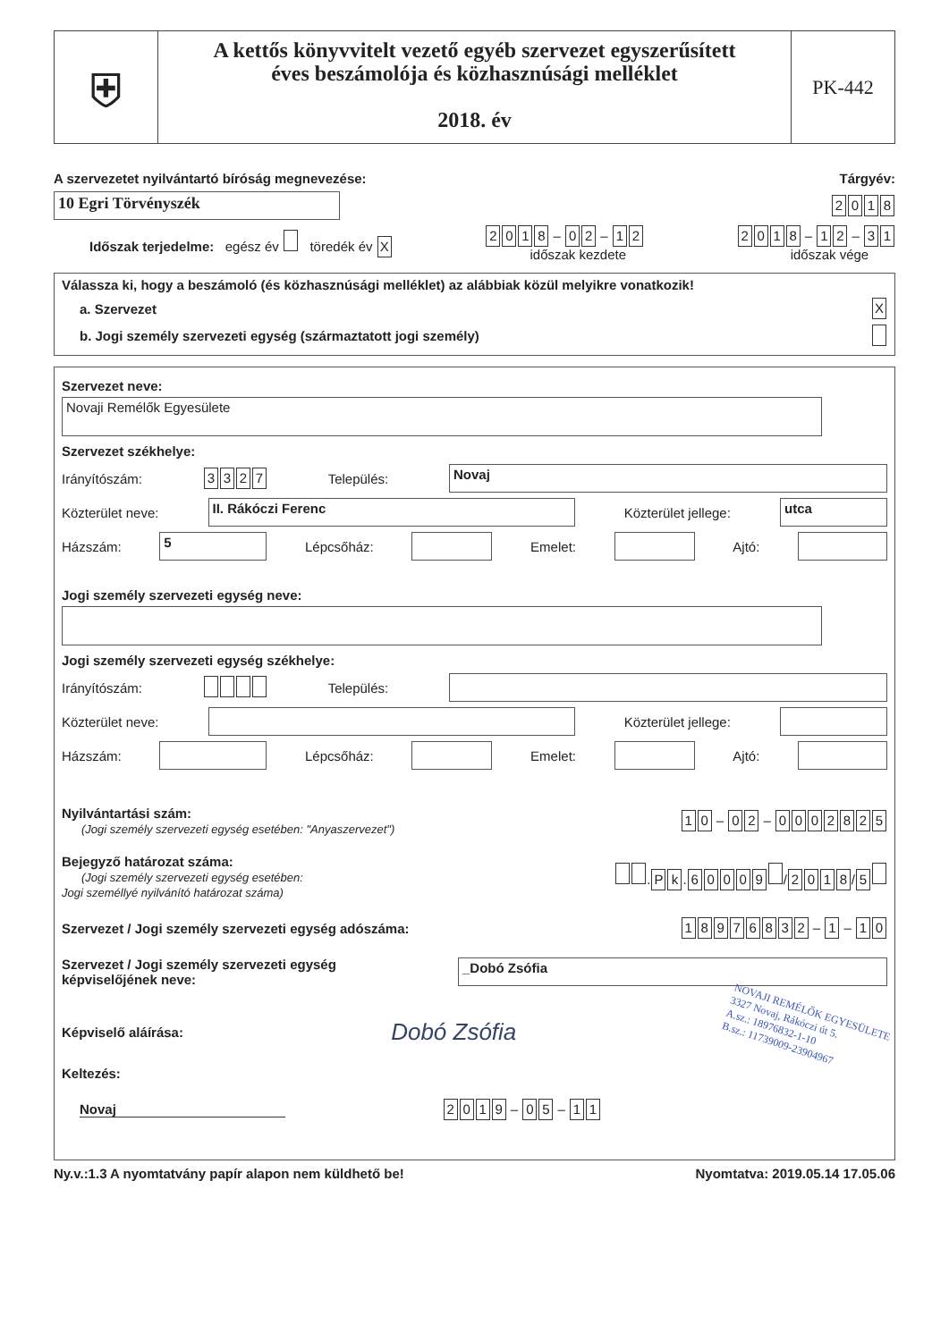⛨
A kettős könyvvitelt vezető egyéb szervezet egyszerűsített
éves beszámolója és közhasznúsági melléklet
2018. év
PK-442
A szervezetet nyilvántartó bíróság megnevezése: Tárgyév:
10 Egri Törvényszék 2018
Időszak terjedelme: egész év töredék év X 2018 – 0 2 – 1 2
időszak kezdete 2018 – 1 2 – 3 1
időszak vége
Válassza ki, hogy a beszámoló (és közhasznúsági melléklet) az alábbiak közül melyikre vonatkozik!
a. Szervezet X
b. Jogi személy szervezeti egység (származtatott jogi személy)
Szervezet neve:
Novaji Remélők Egyesülete
Szervezet székhelye:
Irányítószám: 3327 Település: Novaj
Közterület neve: II. Rákóczi Ferenc Közterület jellege: utca
Házszám: 5 Lépcsőház: Emelet: Ajtó:
Jogi személy szervezeti egység neve:
Jogi személy szervezeti egység székhelye:
Irányítószám: Település:
Közterület neve: Közterület jellege:
Házszám: Lépcsőház: Emelet: Ajtó:
Nyilvántartási szám:
(Jogi személy szervezeti egység esetében: "Anyaszervezet") 1 0 – 0 2 – 0002825
Bejegyző határozat száma:
(Jogi személy szervezeti egység esetében:
Jogi személlyé nyilvánító határozat száma) . P k. 60009 / 2018 / 5
Szervezet / Jogi személy szervezeti egység adószáma: 18976832 – 1 – 1 0
Szervezet / Jogi személy szervezeti egység
képviselőjének neve: _Dobó Zsófia
Képviselő aláírása: Dobó Zsófia NOVAJI REMÉLŐK EGYESÜLETE
3327 Novaj, Rákóczi út 5.
A.sz.: 18976832-1-10
B.sz.: 11739009-23904967
Keltezés:
Novaj 2019 – 0 5 – 1 1
Ny.v.:1.3 A nyomtatvány papír alapon nem küldhető be! Nyomtatva: 2019.05.14 17.05.06